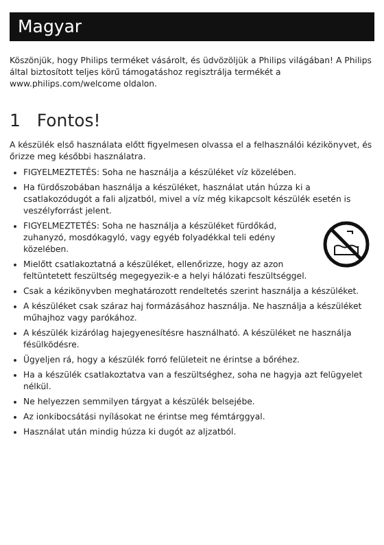Magyar
Köszönjük, hogy Philips terméket vásárolt, és üdvözöljük a Philips világában! A Philips által biztosított teljes körű támogatáshoz regisztrálja termékét a www.philips.com/welcome oldalon.
1 Fontos!
A készülék első használata előtt figyelmesen olvassa el a felhasználói kézikönyvet, és őrizze meg későbbi használatra.
FIGYELMEZTETÉS: Soha ne használja a készüléket víz közelében.
Ha fürdőszobában használja a készüléket, használat után húzza ki a csatlakozódugót a fali aljzatból, mivel a víz még kikapcsolt készülék esetén is veszélyforrást jelent.
FIGYELMEZTETÉS: Soha ne használja a készüléket fürdőkád, zuhanyzó, mosdókagyló, vagy egyéb folyadékkal teli edény közelében.
Mielőtt csatlakoztatná a készüléket, ellenőrizze, hogy az azon feltüntetett feszültség megegyezik-e a helyi hálózati feszültséggel.
Csak a kézikönyvben meghatározott rendeltetés szerint használja a készüléket.
A készüléket csak száraz haj formázásához használja. Ne használja a készüléket műhajhoz vagy parókához.
A készülék kizárólag hajegyenesítésre használható. A készüléket ne használja fésülködésre.
Ügyeljen rá, hogy a készülék forró felületeit ne érintse a bőréhez.
Ha a készülék csatlakoztatva van a feszültséghez, soha ne hagyja azt felügyelet nélkül.
Ne helyezzen semmilyen tárgyat a készülék belsejébe.
Az ionkibocsátási nyílásokat ne érintse meg fémtárggyal.
Használat után mindig húzza ki dugót az aljzatból.